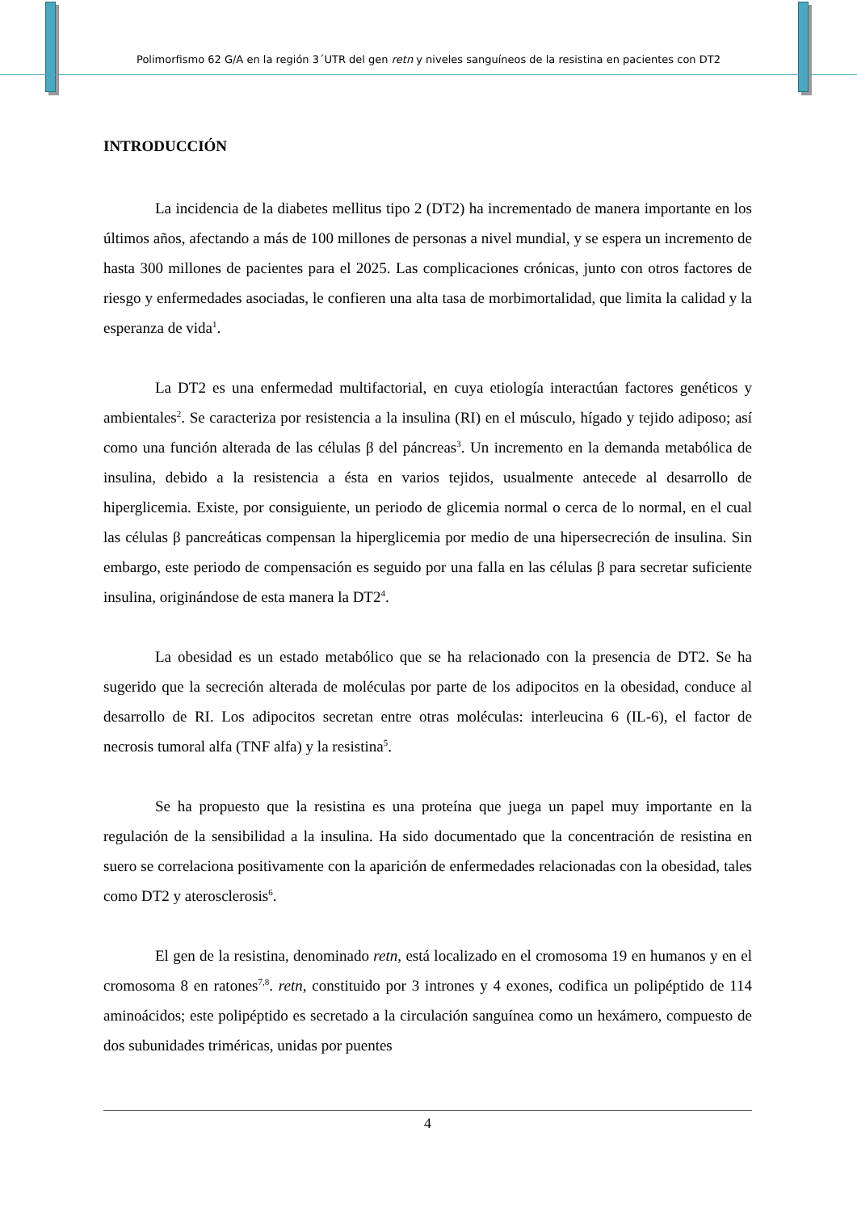Polimorfismo 62 G/A en la región 3´UTR del gen retn y niveles sanguíneos de la resistina en pacientes con DT2
INTRODUCCIÓN
La incidencia de la diabetes mellitus tipo 2 (DT2) ha incrementado de manera importante en los últimos años, afectando a más de 100 millones de personas a nivel mundial, y se espera un incremento de hasta 300 millones de pacientes para el 2025. Las complicaciones crónicas, junto con otros factores de riesgo y enfermedades asociadas, le confieren una alta tasa de morbimortalidad, que limita la calidad y la esperanza de vida<sup>1</sup>.
La DT2 es una enfermedad multifactorial, en cuya etiología interactúan factores genéticos y ambientales<sup>2</sup>. Se caracteriza por resistencia a la insulina (RI) en el músculo, hígado y tejido adiposo; así como una función alterada de las células β del páncreas<sup>3</sup>. Un incremento en la demanda metabólica de insulina, debido a la resistencia a ésta en varios tejidos, usualmente antecede al desarrollo de hiperglicemia. Existe, por consiguiente, un periodo de glicemia normal o cerca de lo normal, en el cual las células β pancreáticas compensan la hiperglicemia por medio de una hipersecreción de insulina. Sin embargo, este periodo de compensación es seguido por una falla en las células β para secretar suficiente insulina, originándose de esta manera la DT2<sup>4</sup>.
La obesidad es un estado metabólico que se ha relacionado con la presencia de DT2. Se ha sugerido que la secreción alterada de moléculas por parte de los adipocitos en la obesidad, conduce al desarrollo de RI. Los adipocitos secretan entre otras moléculas: interleucina 6 (IL-6), el factor de necrosis tumoral alfa (TNF alfa) y la resistina<sup>5</sup>.
Se ha propuesto que la resistina es una proteína que juega un papel muy importante en la regulación de la sensibilidad a la insulina. Ha sido documentado que la concentración de resistina en suero se correlaciona positivamente con la aparición de enfermedades relacionadas con la obesidad, tales como DT2 y aterosclerosis<sup>6</sup>.
El gen de la resistina, denominado retn, está localizado en el cromosoma 19 en humanos y en el cromosoma 8 en ratones<sup>7,8</sup>. retn, constituido por 3 intrones y 4 exones, codifica un polipéptido de 114 aminoácidos; este polipéptido es secretado a la circulación sanguínea como un hexámero, compuesto de dos subunidades triméricas, unidas por puentes
4